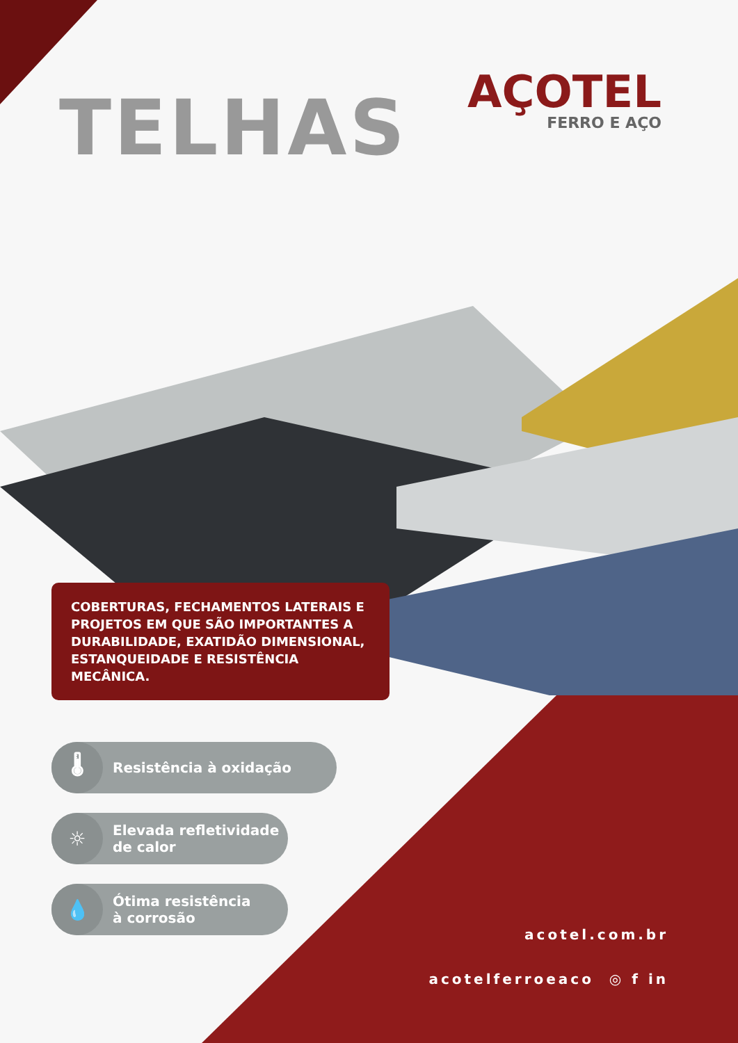TELHAS
AÇOTEL
FERRO E AÇO
COBERTURAS, FECHAMENTOS LATERAIS E PROJETOS EM QUE SÃO IMPORTANTES A DURABILIDADE, EXATIDÃO DIMENSIONAL, ESTANQUEIDADE E RESISTÊNCIA MECÂNICA.
🌡
Resistência à oxidação
☼
Elevada refletividade
de calor
💧
Ótima resistência
à corrosão
acotel.com.br
acotelferroeaco ◎ f in